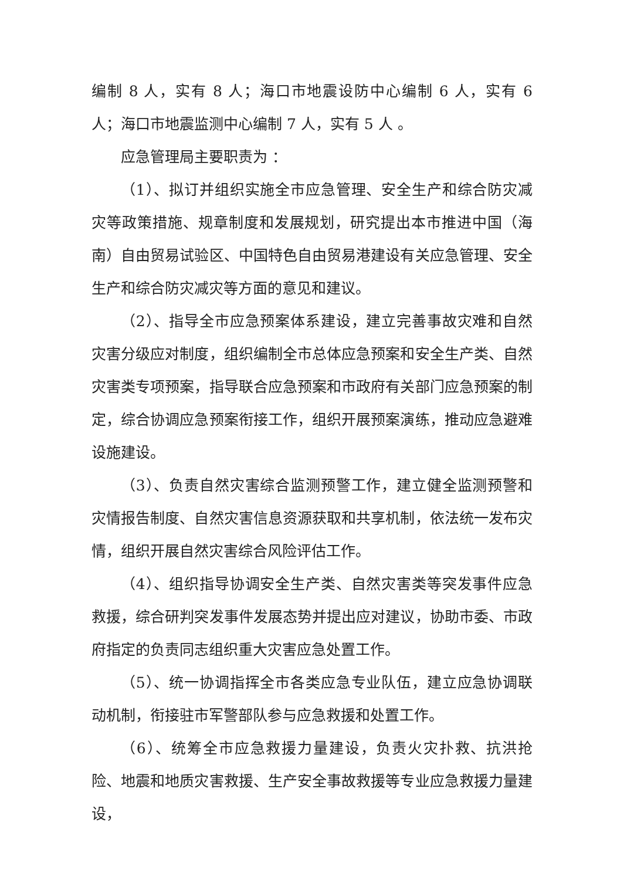编制 8 人，实有 8 人；海口市地震设防中心编制 6 人，实有 6 人；海口市地震监测中心编制 7 人，实有 5 人 。
应急管理局主要职责为 ：
（1）、拟订并组织实施全市应急管理、安全生产和综合防灾减灾等政策措施、规章制度和发展规划，研究提出本市推进中国（海南）自由贸易试验区、中国特色自由贸易港建设有关应急管理、安全生产和综合防灾减灾等方面的意见和建议。
（2）、指导全市应急预案体系建设，建立完善事故灾难和自然灾害分级应对制度，组织编制全市总体应急预案和安全生产类、自然灾害类专项预案，指导联合应急预案和市政府有关部门应急预案的制定，综合协调应急预案衔接工作，组织开展预案演练，推动应急避难设施建设。
（3）、负责自然灾害综合监测预警工作，建立健全监测预警和灾情报告制度、自然灾害信息资源获取和共享机制，依法统一发布灾情，组织开展自然灾害综合风险评估工作。
（4）、组织指导协调安全生产类、自然灾害类等突发事件应急救援，综合研判突发事件发展态势并提出应对建议，协助市委、市政府指定的负责同志组织重大灾害应急处置工作。
（5）、统一协调指挥全市各类应急专业队伍，建立应急协调联动机制，衔接驻市军警部队参与应急救援和处置工作。
（6）、统筹全市应急救援力量建设，负责火灾扑救、抗洪抢险、地震和地质灾害救援、生产安全事故救援等专业应急救援力量建设，